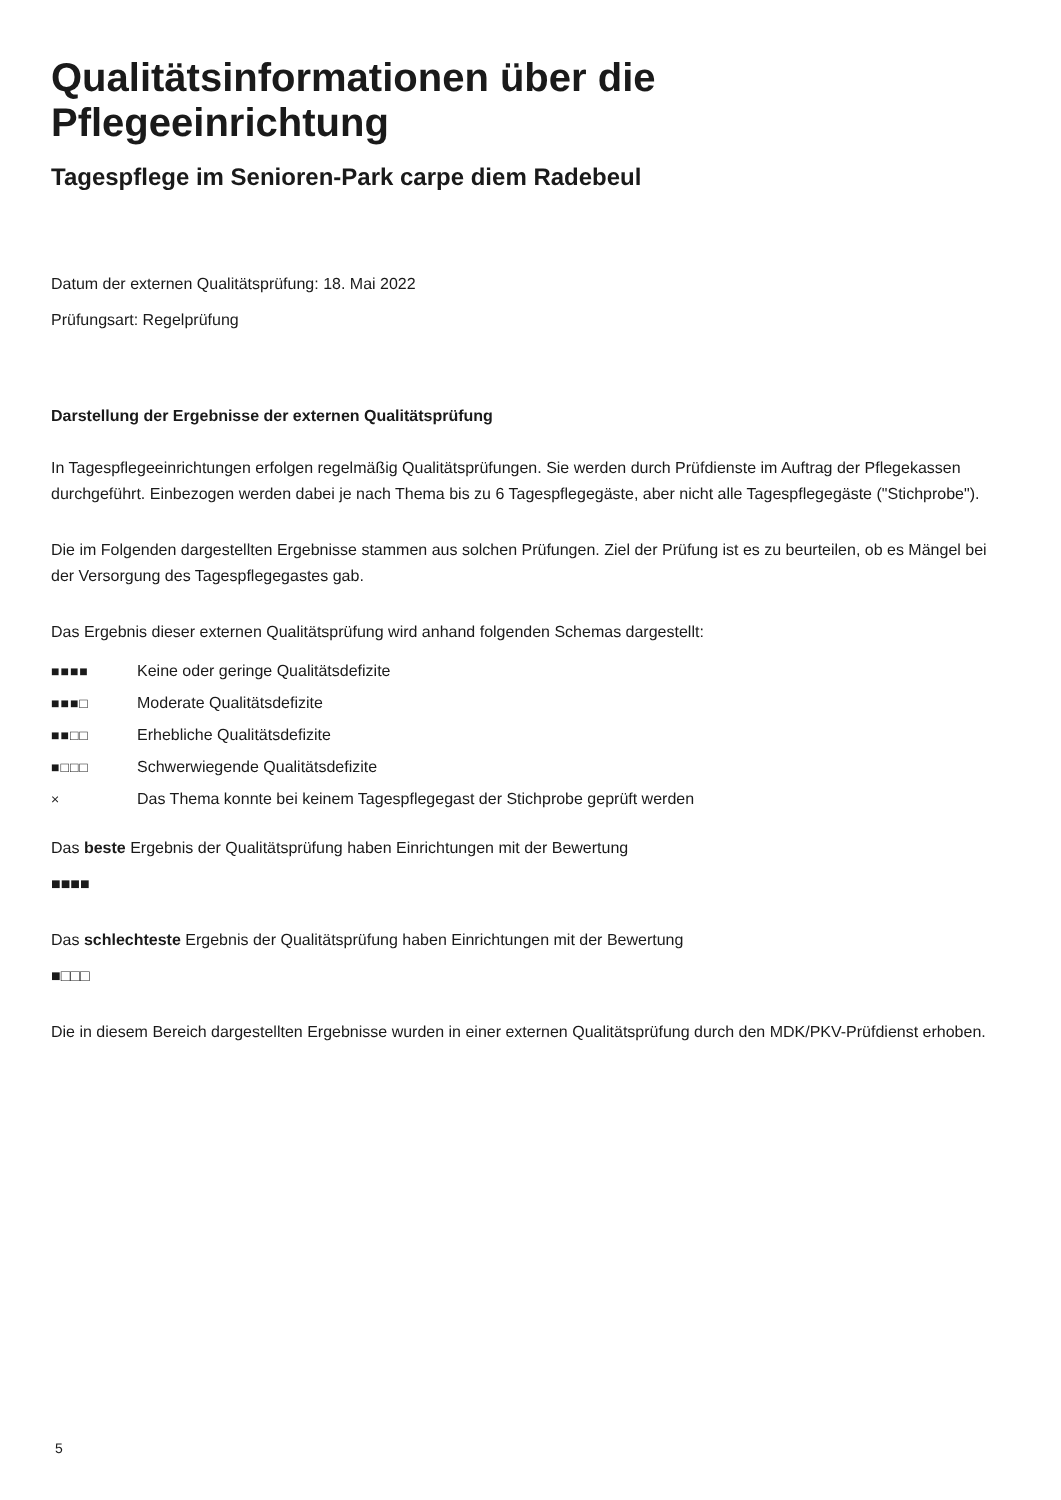Qualitätsinformationen über die Pflegeeinrichtung
Tagespflege im Senioren-Park carpe diem Radebeul
Datum der externen Qualitätsprüfung: 18. Mai 2022
Prüfungsart: Regelprüfung
Darstellung der Ergebnisse der externen Qualitätsprüfung
In Tagespflegeeinrichtungen erfolgen regelmäßig Qualitätsprüfungen. Sie werden durch Prüfdienste im Auftrag der Pflegekassen durchgeführt. Einbezogen werden dabei je nach Thema bis zu 6 Tagespflegegäste, aber nicht alle Tagespflegegäste ("Stichprobe").
Die im Folgenden dargestellten Ergebnisse stammen aus solchen Prüfungen. Ziel der Prüfung ist es zu beurteilen, ob es Mängel bei der Versorgung des Tagespflegegastes gab.
Das Ergebnis dieser externen Qualitätsprüfung wird anhand folgenden Schemas dargestellt:
■■■■ Keine oder geringe Qualitätsdefizite
■■■□ Moderate Qualitätsdefizite
■■□□ Erhebliche Qualitätsdefizite
■□□□ Schwerwiegende Qualitätsdefizite
× Das Thema konnte bei keinem Tagespflegegast der Stichprobe geprüft werden
Das beste Ergebnis der Qualitätsprüfung haben Einrichtungen mit der Bewertung
■■■■
Das schlechteste Ergebnis der Qualitätsprüfung haben Einrichtungen mit der Bewertung
■□□□
Die in diesem Bereich dargestellten Ergebnisse wurden in einer externen Qualitätsprüfung durch den MDK/PKV-Prüfdienst erhoben.
5